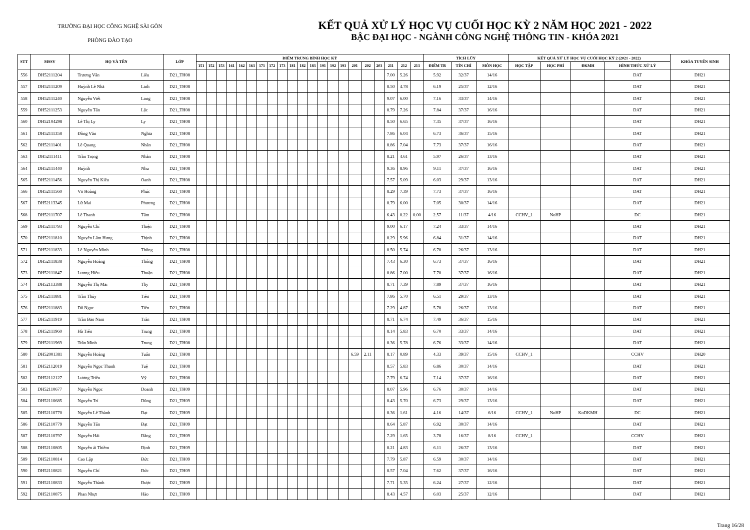TRƯỜNG ĐẠI HỌC CÔNG NGHỆ SÀI GÒN
PHÒNG ĐÀO TẠO
KẾT QUẢ XỬ LÝ HỌC VỤ CUỐI HỌC KỲ 2 NĂM HỌC 2021 - 2022
BẬC ĐẠI HỌC - NGÀNH CÔNG NGHỆ THÔNG TIN - KHÓA 2021
| STT | MSSV | HỌ VÀ TÊN | | LỚP | ĐIỂM TRUNG BÌNH HỌC KỲ | | | | | | | | | | | | | | | | | | | | | TÍCH LŨY | | | KẾT QUẢ XỬ LÝ HỌC VỤ CUỐI HỌC KỲ 2 (2021 - 2022) | | | | KHÓA TUYỂN SINH |
| --- | --- | --- | --- | --- | --- | --- | --- | --- | --- | --- | --- | --- | --- | --- | --- | --- | --- | --- | --- | --- | --- | --- | --- | --- | --- | --- | --- | --- | --- | --- | --- | --- | --- |
| | | | | | 151 | 152 | 153 | 161 | 162 | 163 | 171 | 172 | 173 | 181 | 182 | 183 | 191 | 192 | 193 | 201 | 202 | 203 | 211 | 212 | 213 | ĐIỂM TB | TÍN CHỈ | MÔN HỌC | HỌC TẬP | HỌC PHÍ | ĐKMH | HÌNH THỨC XỬ LÝ | |
| 556 | DH52111204 | Trương Văn | Liêu | D21_TH08 | | | | | | | | | | | | | | | | | | | 7.00 | 5.26 | | 5.92 | 32/37 | 14/16 | | | | DAT | DH21 |
| 557 | DH52111209 | Huỳnh Lê Nhã | Linh | D21_TH08 | | | | | | | | | | | | | | | | | | | 8.50 | 4.78 | | 6.19 | 25/37 | 12/16 | | | | DAT | DH21 |
| 558 | DH52111240 | Nguyễn Viết | Long | D21_TH08 | | | | | | | | | | | | | | | | | | | 9.07 | 6.00 | | 7.16 | 33/37 | 14/16 | | | | DAT | DH21 |
| 559 | DH52111253 | Nguyễn Tấn | Lộc | D21_TH08 | | | | | | | | | | | | | | | | | | | 8.79 | 7.26 | | 7.84 | 37/37 | 16/16 | | | | DAT | DH21 |
| 560 | DH52104298 | Lê Thị Ly | Ly | D21_TH08 | | | | | | | | | | | | | | | | | | | 8.50 | 6.65 | | 7.35 | 37/37 | 16/16 | | | | DAT | DH21 |
| 561 | DH52111358 | Đồng Văn | Nghĩa | D21_TH08 | | | | | | | | | | | | | | | | | | | 7.86 | 6.04 | | 6.73 | 36/37 | 15/16 | | | | DAT | DH21 |
| 562 | DH52111401 | Lê Quang | Nhân | D21_TH08 | | | | | | | | | | | | | | | | | | | 8.86 | 7.04 | | 7.73 | 37/37 | 16/16 | | | | DAT | DH21 |
| 563 | DH52111411 | Trần Trọng | Nhân | D21_TH08 | | | | | | | | | | | | | | | | | | | 8.21 | 4.61 | | 5.97 | 26/37 | 13/16 | | | | DAT | DH21 |
| 564 | DH52111440 | Huỳnh | Nhu | D21_TH08 | | | | | | | | | | | | | | | | | | | 9.36 | 8.96 | | 9.11 | 37/37 | 16/16 | | | | DAT | DH21 |
| 565 | DH52111456 | Nguyễn Thị Kiều | Oanh | D21_TH08 | | | | | | | | | | | | | | | | | | | 7.57 | 5.09 | | 6.03 | 29/37 | 13/16 | | | | DAT | DH21 |
| 566 | DH52111560 | Võ Hoàng | Phúc | D21_TH08 | | | | | | | | | | | | | | | | | | | 8.29 | 7.39 | | 7.73 | 37/37 | 16/16 | | | | DAT | DH21 |
| 567 | DH52113345 | Lữ Mai | Phương | D21_TH08 | | | | | | | | | | | | | | | | | | | 8.79 | 6.00 | | 7.05 | 30/37 | 14/16 | | | | DAT | DH21 |
| 568 | DH52111707 | Lê Thanh | Tâm | D21_TH08 | | | | | | | | | | | | | | | | | | | 6.43 | 0.22 | 0.00 | 2.57 | 11/37 | 4/16 | CCHV_1 | NoHP | | DC | DH21 |
| 569 | DH52111793 | Nguyễn Chí | Thiện | D21_TH08 | | | | | | | | | | | | | | | | | | | 9.00 | 6.17 | | 7.24 | 33/37 | 14/16 | | | | DAT | DH21 |
| 570 | DH52111810 | Nguyễn Lâm Hưng | Thịnh | D21_TH08 | | | | | | | | | | | | | | | | | | | 8.29 | 5.96 | | 6.84 | 31/37 | 14/16 | | | | DAT | DH21 |
| 571 | DH52111833 | Lê Nguyễn Minh | Thông | D21_TH08 | | | | | | | | | | | | | | | | | | | 8.50 | 5.74 | | 6.78 | 26/37 | 13/16 | | | | DAT | DH21 |
| 572 | DH52111838 | Nguyễn Hoàng | Thống | D21_TH08 | | | | | | | | | | | | | | | | | | | 7.43 | 6.30 | | 6.73 | 37/37 | 16/16 | | | | DAT | DH21 |
| 573 | DH52111847 | Lương Hiếu | Thuận | D21_TH08 | | | | | | | | | | | | | | | | | | | 8.86 | 7.00 | | 7.70 | 37/37 | 16/16 | | | | DAT | DH21 |
| 574 | DH52113388 | Nguyễn Thị Mai | Thy | D21_TH08 | | | | | | | | | | | | | | | | | | | 8.71 | 7.39 | | 7.89 | 37/37 | 16/16 | | | | DAT | DH21 |
| 575 | DH52111881 | Trần Thủy | Tiên | D21_TH08 | | | | | | | | | | | | | | | | | | | 7.86 | 5.70 | | 6.51 | 29/37 | 13/16 | | | | DAT | DH21 |
| 576 | DH52111883 | Đỗ Ngọc | Tiến | D21_TH08 | | | | | | | | | | | | | | | | | | | 7.29 | 4.87 | | 5.78 | 26/37 | 13/16 | | | | DAT | DH21 |
| 577 | DH52111919 | Trần Bảo Nam | Trân | D21_TH08 | | | | | | | | | | | | | | | | | | | 8.71 | 6.74 | | 7.49 | 36/37 | 15/16 | | | | DAT | DH21 |
| 578 | DH52111960 | Hà Tiến | Trung | D21_TH08 | | | | | | | | | | | | | | | | | | | 8.14 | 5.83 | | 6.70 | 33/37 | 14/16 | | | | DAT | DH21 |
| 579 | DH52111969 | Trần Minh | Trung | D21_TH08 | | | | | | | | | | | | | | | | | | | 8.36 | 5.78 | | 6.76 | 33/37 | 14/16 | | | | DAT | DH21 |
| 580 | DH52001381 | Nguyễn Hoàng | Tuấn | D21_TH08 | | | | | | | | | | | | | | | | 6.59 | 2.11 | | 8.17 | 0.89 | | 4.33 | 39/37 | 15/16 | CCHV_1 | | | CCHV | DH20 |
| 581 | DH52112019 | Nguyễn Ngọc Thanh | Tuệ | D21_TH08 | | | | | | | | | | | | | | | | | | | 8.57 | 5.83 | | 6.86 | 30/37 | 14/16 | | | | DAT | DH21 |
| 582 | DH52112127 | Lương Triều | Vỹ | D21_TH08 | | | | | | | | | | | | | | | | | | | 7.79 | 6.74 | | 7.14 | 37/37 | 16/16 | | | | DAT | DH21 |
| 583 | DH52110677 | Nguyễn Ngọc | Doanh | D21_TH09 | | | | | | | | | | | | | | | | | | | 8.07 | 5.96 | | 6.76 | 30/37 | 14/16 | | | | DAT | DH21 |
| 584 | DH52110685 | Nguyễn Trí | Dũng | D21_TH09 | | | | | | | | | | | | | | | | | | | 8.43 | 5.70 | | 6.73 | 29/37 | 13/16 | | | | DAT | DH21 |
| 585 | DH52110770 | Nguyễn Lê Thành | Đạt | D21_TH09 | | | | | | | | | | | | | | | | | | | 8.36 | 1.61 | | 4.16 | 14/37 | 6/16 | CCHV_1 | NoHP | KoDKMH | DC | DH21 |
| 586 | DH52110779 | Nguyễn Tấn | Đạt | D21_TH09 | | | | | | | | | | | | | | | | | | | 8.64 | 5.87 | | 6.92 | 30/37 | 14/16 | | | | DAT | DH21 |
| 587 | DH52110797 | Nguyễn Hải | Đăng | D21_TH09 | | | | | | | | | | | | | | | | | | | 7.29 | 1.65 | | 3.78 | 16/37 | 8/16 | CCHV_1 | | | CCHV | DH21 |
| 588 | DH52110805 | Nguyễn ái Thiềm | Định | D21_TH09 | | | | | | | | | | | | | | | | | | | 8.21 | 4.83 | | 6.11 | 26/37 | 13/16 | | | | DAT | DH21 |
| 589 | DH52110814 | Cao Lập | Đức | D21_TH09 | | | | | | | | | | | | | | | | | | | 7.79 | 5.87 | | 6.59 | 30/37 | 14/16 | | | | DAT | DH21 |
| 590 | DH52110821 | Nguyễn Chí | Đức | D21_TH09 | | | | | | | | | | | | | | | | | | | 8.57 | 7.04 | | 7.62 | 37/37 | 16/16 | | | | DAT | DH21 |
| 591 | DH52110833 | Nguyễn Thành | Được | D21_TH09 | | | | | | | | | | | | | | | | | | | 7.71 | 5.35 | | 6.24 | 27/37 | 12/16 | | | | DAT | DH21 |
| 592 | DH52110875 | Phan Nhựt | Hào | D21_TH09 | | | | | | | | | | | | | | | | | | | 8.43 | 4.57 | | 6.03 | 25/37 | 12/16 | | | | DAT | DH21 |
Trang 16/28